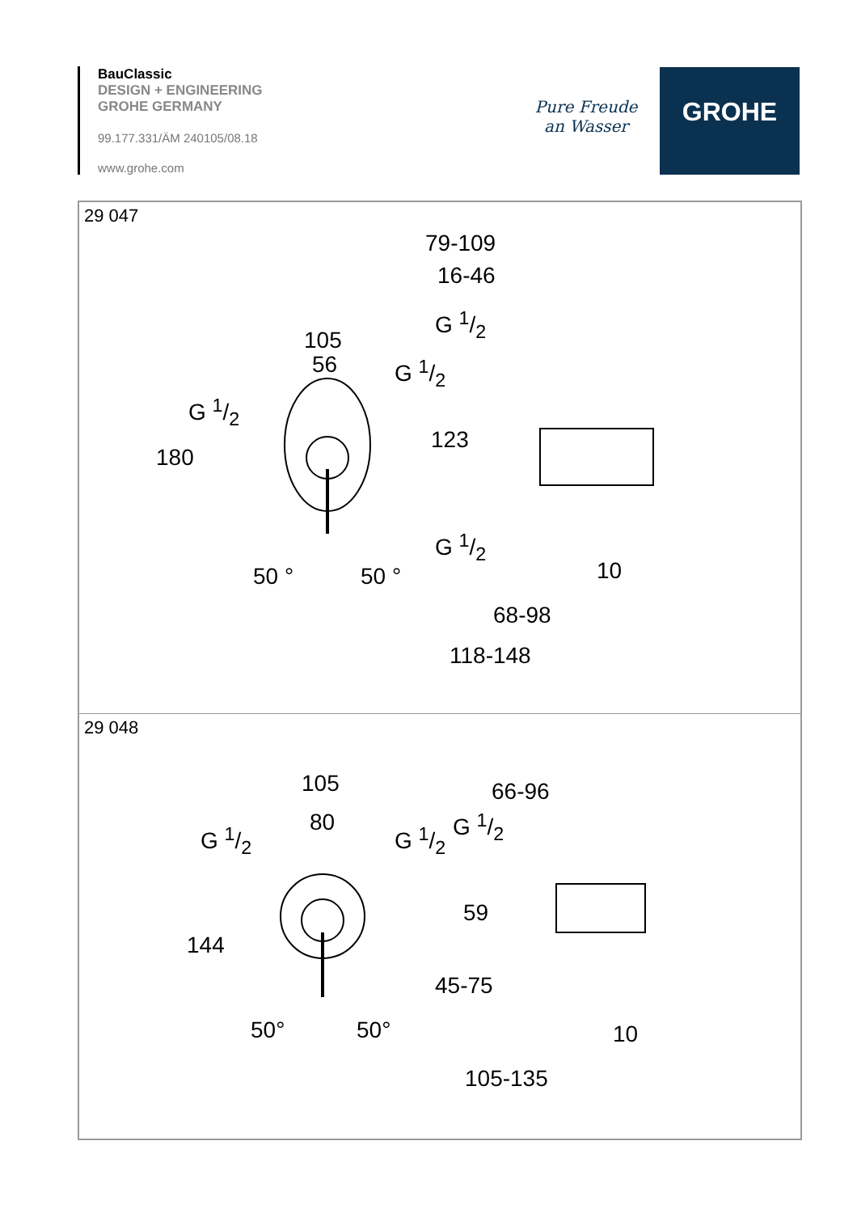BauClassic
DESIGN + ENGINEERING
GROHE GERMANY
99.177.331/ÄM 240105/08.18
www.grohe.com
Pure Freude an Wasser
GROHE
29 047
79-109
16-46
105
56
G 1/2
G 1/2
G 1/2
180
123
G 1/2
50 ° 50 ° 10
68-98
118-148
29 048
105
80
G 1/2 G 1/2
66-96
G 1/2
144
59
45-75
50° 50° 10
105-135